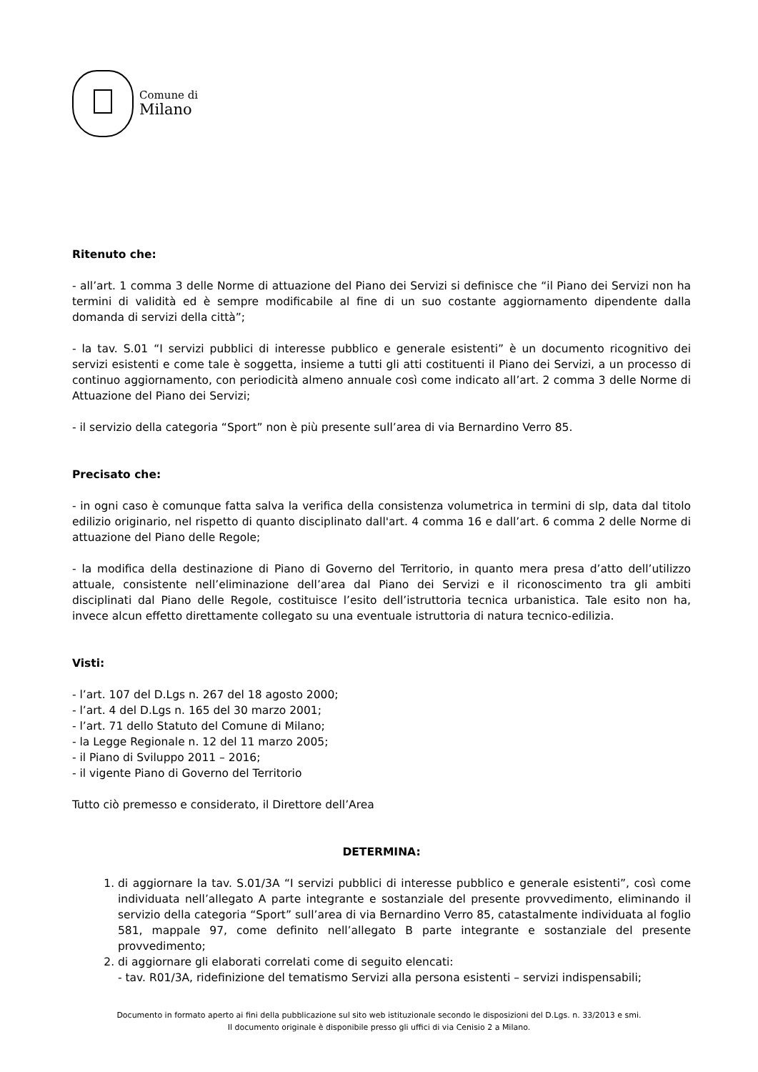Comune di
Milano
Ritenuto che:
- all’art. 1 comma 3 delle Norme di attuazione del Piano dei Servizi si definisce che “il Piano dei Servizi non ha termini di validità ed è sempre modificabile al fine di un suo costante aggiornamento dipendente dalla domanda di servizi della città”;
- la tav. S.01 “I servizi pubblici di interesse pubblico e generale esistenti” è un documento ricognitivo dei servizi esistenti e come tale è soggetta, insieme a tutti gli atti costituenti il Piano dei Servizi, a un processo di continuo aggiornamento, con periodicità almeno annuale così come indicato all’art. 2 comma 3 delle Norme di Attuazione del Piano dei Servizi;
- il servizio della categoria “Sport” non è più presente sull’area di via Bernardino Verro 85.
Precisato che:
- in ogni caso è comunque fatta salva la verifica della consistenza volumetrica in termini di slp, data dal titolo edilizio originario, nel rispetto di quanto disciplinato dall'art. 4 comma 16 e dall’art. 6 comma 2 delle Norme di attuazione del Piano delle Regole;
- la modifica della destinazione di Piano di Governo del Territorio, in quanto mera presa d’atto dell’utilizzo attuale, consistente nell’eliminazione dell’area dal Piano dei Servizi e il riconoscimento tra gli ambiti disciplinati dal Piano delle Regole, costituisce l’esito dell’istruttoria tecnica urbanistica. Tale esito non ha, invece alcun effetto direttamente collegato su una eventuale istruttoria di natura tecnico-edilizia.
Visti:
- l’art. 107 del D.Lgs n. 267 del 18 agosto 2000;
- l’art. 4 del D.Lgs n. 165 del 30 marzo 2001;
- l’art. 71 dello Statuto del Comune di Milano;
- la Legge Regionale n. 12 del 11 marzo 2005;
- il Piano di Sviluppo 2011 – 2016;
- il vigente Piano di Governo del Territorio
Tutto ciò premesso e considerato, il Direttore dell’Area
DETERMINA:
1. di aggiornare la tav. S.01/3A “I servizi pubblici di interesse pubblico e generale esistenti”, così come individuata nell’allegato A parte integrante e sostanziale del presente provvedimento, eliminando il servizio della categoria “Sport” sull’area di via Bernardino Verro 85, catastalmente individuata al foglio 581, mappale 97, come definito nell’allegato B parte integrante e sostanziale del presente provvedimento;
2. di aggiornare gli elaborati correlati come di seguito elencati:
- tav. R01/3A, ridefinizione del tematismo Servizi alla persona esistenti – servizi indispensabili;
Documento in formato aperto ai fini della pubblicazione sul sito web istituzionale secondo le disposizioni del D.Lgs. n. 33/2013 e smi.
Il documento originale è disponibile presso gli uffici di via Cenisio 2 a Milano.